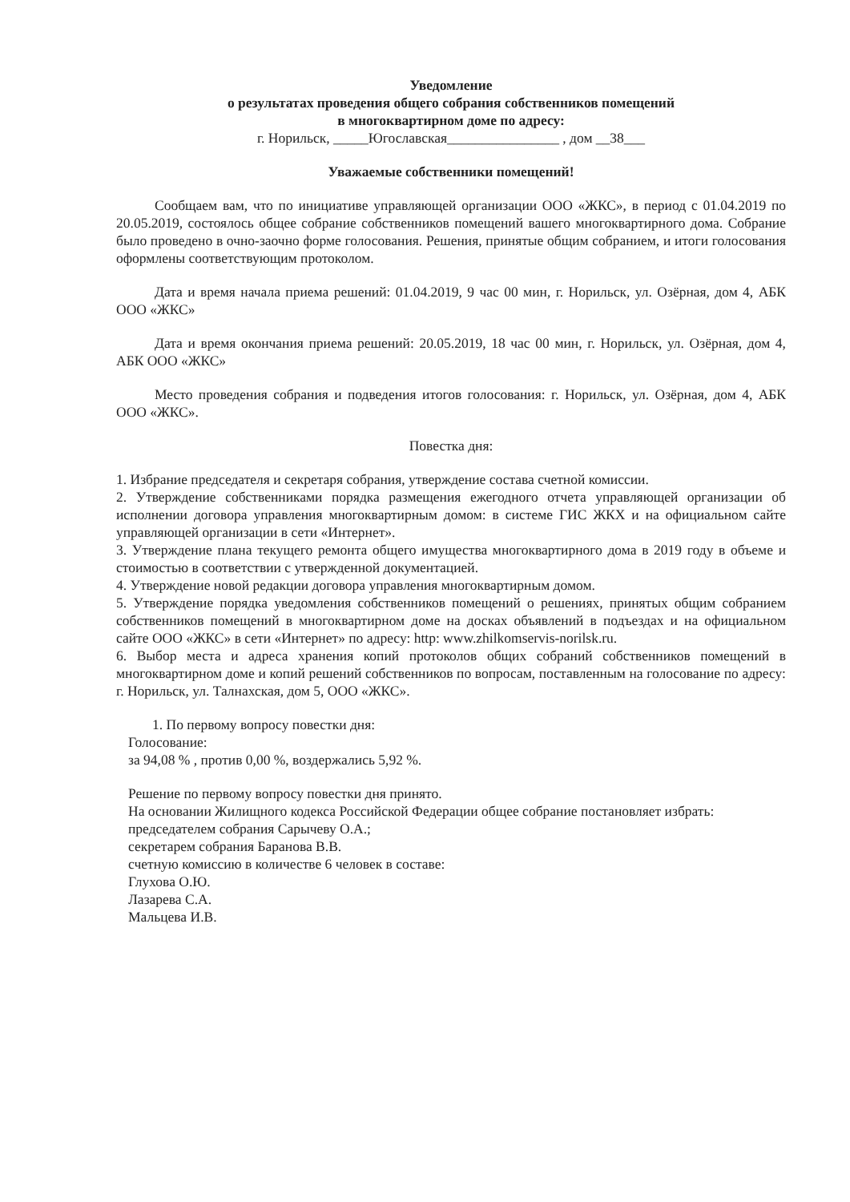Уведомление
о результатах проведения общего собрания собственников помещений
в многоквартирном доме по адресу:
г. Норильск, _____Югославская________________ , дом __38___
Уважаемые собственники помещений!
Сообщаем вам, что по инициативе управляющей организации ООО «ЖКС», в период с 01.04.2019 по 20.05.2019, состоялось общее собрание собственников помещений вашего многоквартирного дома. Собрание было проведено в очно-заочно форме голосования. Решения, принятые общим собранием, и итоги голосования оформлены соответствующим протоколом.
Дата и время начала приема решений: 01.04.2019, 9 час 00 мин, г. Норильск, ул. Озёрная, дом 4, АБК ООО «ЖКС»
Дата и время окончания приема решений: 20.05.2019, 18 час 00 мин, г. Норильск, ул. Озёрная, дом 4, АБК ООО «ЖКС»
Место проведения собрания и подведения итогов голосования: г. Норильск, ул. Озёрная, дом 4, АБК ООО «ЖКС».
Повестка дня:
1. Избрание председателя и секретаря собрания, утверждение состава счетной комиссии.
2. Утверждение собственниками порядка размещения ежегодного отчета управляющей организации об исполнении договора управления многоквартирным домом: в системе ГИС ЖКХ и на официальном сайте управляющей организации в сети «Интернет».
3. Утверждение плана текущего ремонта общего имущества многоквартирного дома в 2019 году в объеме и стоимостью в соответствии с утвержденной документацией.
4. Утверждение новой редакции договора управления многоквартирным домом.
5. Утверждение порядка уведомления собственников помещений о решениях, принятых общим собранием собственников помещений в многоквартирном доме на досках объявлений в подъездах и на официальном сайте ООО «ЖКС» в сети «Интернет» по адресу: http: www.zhilkomservis-norilsk.ru.
6. Выбор места и адреса хранения копий протоколов общих собраний собственников помещений в многоквартирном доме и копий решений собственников по вопросам, поставленным на голосование по адресу: г. Норильск, ул. Талнахская, дом 5, ООО «ЖКС».
1. По первому вопросу повестки дня:
Голосование:
за 94,08 % , против 0,00 %, воздержались 5,92 %.
Решение по первому вопросу повестки дня принято.
На основании Жилищного кодекса Российской Федерации общее собрание постановляет избрать:
председателем собрания Сарычеву О.А.;
секретарем собрания Баранова В.В.
счетную комиссию в количестве 6 человек в составе:
Глухова О.Ю.
Лазарева С.А.
Мальцева И.В.